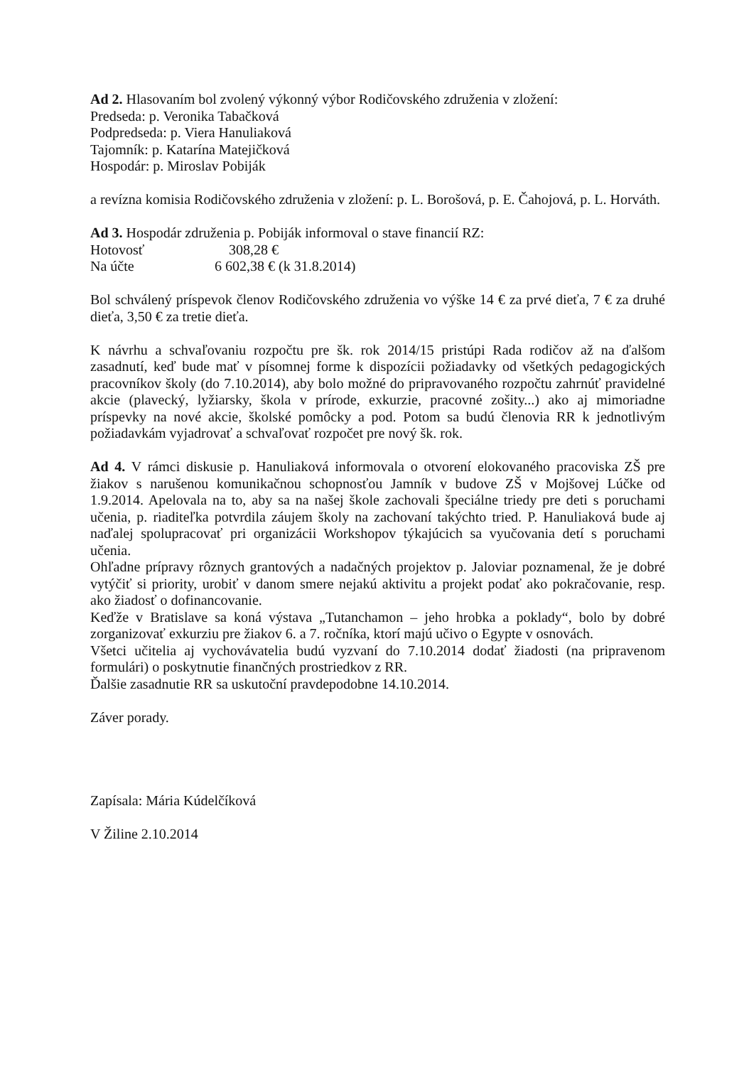Ad 2. Hlasovaním bol zvolený výkonný výbor Rodičovského združenia v zložení:
Predseda: p. Veronika Tabačková
Podpredseda: p. Viera Hanuliaková
Tajomník: p. Katarína Matejičková
Hospodár: p. Miroslav Pobiják
a revízna komisia Rodičovského združenia v zložení: p. L. Borošová, p. E. Čahojová, p. L. Horváth.
Ad 3. Hospodár združenia p. Pobiják informoval o stave financií RZ:
| Hotovosť | 308,28 € |
| Na účte | 6 602,38 € (k 31.8.2014) |
Bol schválený príspevok členov Rodičovského združenia vo výške 14 € za prvé dieťa, 7 € za druhé dieťa, 3,50 € za tretie dieťa.
K návrhu a schvaľovaniu rozpočtu pre šk. rok 2014/15 pristúpi Rada rodičov až na ďalšom zasadnutí, keď bude mať v písomnej forme k dispozícii požiadavky od všetkých pedagogických pracovníkov školy (do 7.10.2014), aby bolo možné do pripravovaného rozpočtu zahrnúť pravidelné akcie (plavecký, lyžiarsky, škola v prírode, exkurzie, pracovné zošity...) ako aj mimoriadne príspevky na nové akcie, školské pomôcky a pod. Potom sa budú členovia RR k jednotlivým požiadavkám vyjadrovať a schvaľovať rozpočet pre nový šk. rok.
Ad 4. V rámci diskusie p. Hanuliaková informovala o otvorení elokovaného pracoviska ZŠ pre žiakov s narušenou komunikačnou schopnosťou Jamník v budove ZŠ v Mojšovej Lúčke od 1.9.2014. Apelovala na to, aby sa na našej škole zachovali špeciálne triedy pre deti s poruchami učenia, p. riaditeľka potvrdila záujem školy na zachovaní takýchto tried. P. Hanuliaková bude aj naďalej spolupracovať pri organizácii Workshopov týkajúcich sa vyučovania detí s poruchami učenia.
Ohľadne prípravy rôznych grantových a nadačných projektov p. Jaloviar poznamenal, že je dobré vytýčiť si priority, urobiť v danom smere nejakú aktivitu a projekt podať ako pokračovanie, resp. ako žiadosť o dofinancovanie.
Keďže v Bratislave sa koná výstava „Tutanchamon – jeho hrobka a poklady“, bolo by dobré zorganizovať exkurziu pre žiakov 6. a 7. ročníka, ktorí majú učivo o Egypte v osnovách.
Všetci učitelia aj vychovávatelia budú vyzvaní do 7.10.2014 dodať žiadosti (na pripravenom formulári) o poskytnutie finančných prostriedkov z RR.
Ďalšie zasadnutie RR sa uskutoční pravdepodobne 14.10.2014.
Záver porady.
Zapísala: Mária Kúdelčíková
V Žiline 2.10.2014